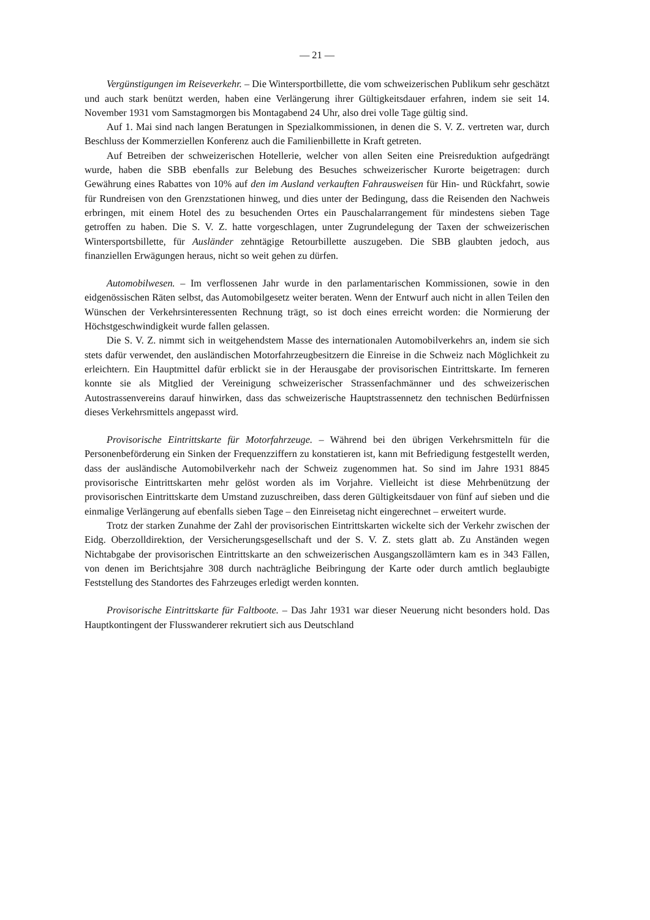— 21 —
Vergünstigungen im Reiseverkehr. – Die Wintersportbillette, die vom schweizerischen Publikum sehr geschätzt und auch stark benützt werden, haben eine Verlängerung ihrer Gültigkeitsdauer erfahren, indem sie seit 14. November 1931 vom Samstagmorgen bis Montagabend 24 Uhr, also drei volle Tage gültig sind.
Auf 1. Mai sind nach langen Beratungen in Spezialkommissionen, in denen die S. V. Z. vertreten war, durch Beschluss der Kommerziellen Konferenz auch die Familienbillette in Kraft getreten.
Auf Betreiben der schweizerischen Hotellerie, welcher von allen Seiten eine Preisreduktion aufgedrängt wurde, haben die SBB ebenfalls zur Belebung des Besuches schweizerischer Kurorte beigetragen: durch Gewährung eines Rabattes von 10% auf den im Ausland verkauften Fahrausweisen für Hin- und Rückfahrt, sowie für Rundreisen von den Grenzstationen hinweg, und dies unter der Bedingung, dass die Reisenden den Nachweis erbringen, mit einem Hotel des zu besuchenden Ortes ein Pauschalarrangement für mindestens sieben Tage getroffen zu haben. Die S. V. Z. hatte vorgeschlagen, unter Zugrundelegung der Taxen der schweizerischen Wintersportsbillette, für Ausländer zehntägige Retourbillette auszugeben. Die SBB glaubten jedoch, aus finanziellen Erwägungen heraus, nicht so weit gehen zu dürfen.
Automobilwesen. – Im verflossenen Jahr wurde in den parlamentarischen Kommissionen, sowie in den eidgenössischen Räten selbst, das Automobilgesetz weiter beraten. Wenn der Entwurf auch nicht in allen Teilen den Wünschen der Verkehrsinteressenten Rechnung trägt, so ist doch eines erreicht worden: die Normierung der Höchstgeschwindigkeit wurde fallen gelassen.
Die S. V. Z. nimmt sich in weitgehendstem Masse des internationalen Automobilverkehrs an, indem sie sich stets dafür verwendet, den ausländischen Motorfahrzeugbesitzern die Einreise in die Schweiz nach Möglichkeit zu erleichtern. Ein Hauptmittel dafür erblickt sie in der Herausgabe der provisorischen Eintrittskarte. Im ferneren konnte sie als Mitglied der Vereinigung schweizerischer Strassenfachmänner und des schweizerischen Autostrassenvereins darauf hinwirken, dass das schweizerische Hauptstrassennetz den technischen Bedürfnissen dieses Verkehrsmittels angepasst wird.
Provisorische Eintrittskarte für Motorfahrzeuge. – Während bei den übrigen Verkehrsmitteln für die Personenbeförderung ein Sinken der Frequenzziffern zu konstatieren ist, kann mit Befriedigung festgestellt werden, dass der ausländische Automobilverkehr nach der Schweiz zugenommen hat. So sind im Jahre 1931 8845 provisorische Eintrittskarten mehr gelöst worden als im Vorjahre. Vielleicht ist diese Mehrbenützung der provisorischen Eintrittskarte dem Umstand zuzuschreiben, dass deren Gültigkeitsdauer von fünf auf sieben und die einmalige Verlängerung auf ebenfalls sieben Tage – den Einreisetag nicht eingerechnet – erweitert wurde.
Trotz der starken Zunahme der Zahl der provisorischen Eintrittskarten wickelte sich der Verkehr zwischen der Eidg. Oberzolldirektion, der Versicherungsgesellschaft und der S. V. Z. stets glatt ab. Zu Anständen wegen Nichtabgabe der provisorischen Eintrittskarte an den schweizerischen Ausgangszollämtern kam es in 343 Fällen, von denen im Berichtsjahre 308 durch nachträgliche Beibringung der Karte oder durch amtlich beglaubigte Feststellung des Standortes des Fahrzeuges erledigt werden konnten.
Provisorische Eintrittskarte für Faltboote. – Das Jahr 1931 war dieser Neuerung nicht besonders hold. Das Hauptkontingent der Flusswanderer rekrutiert sich aus Deutschland